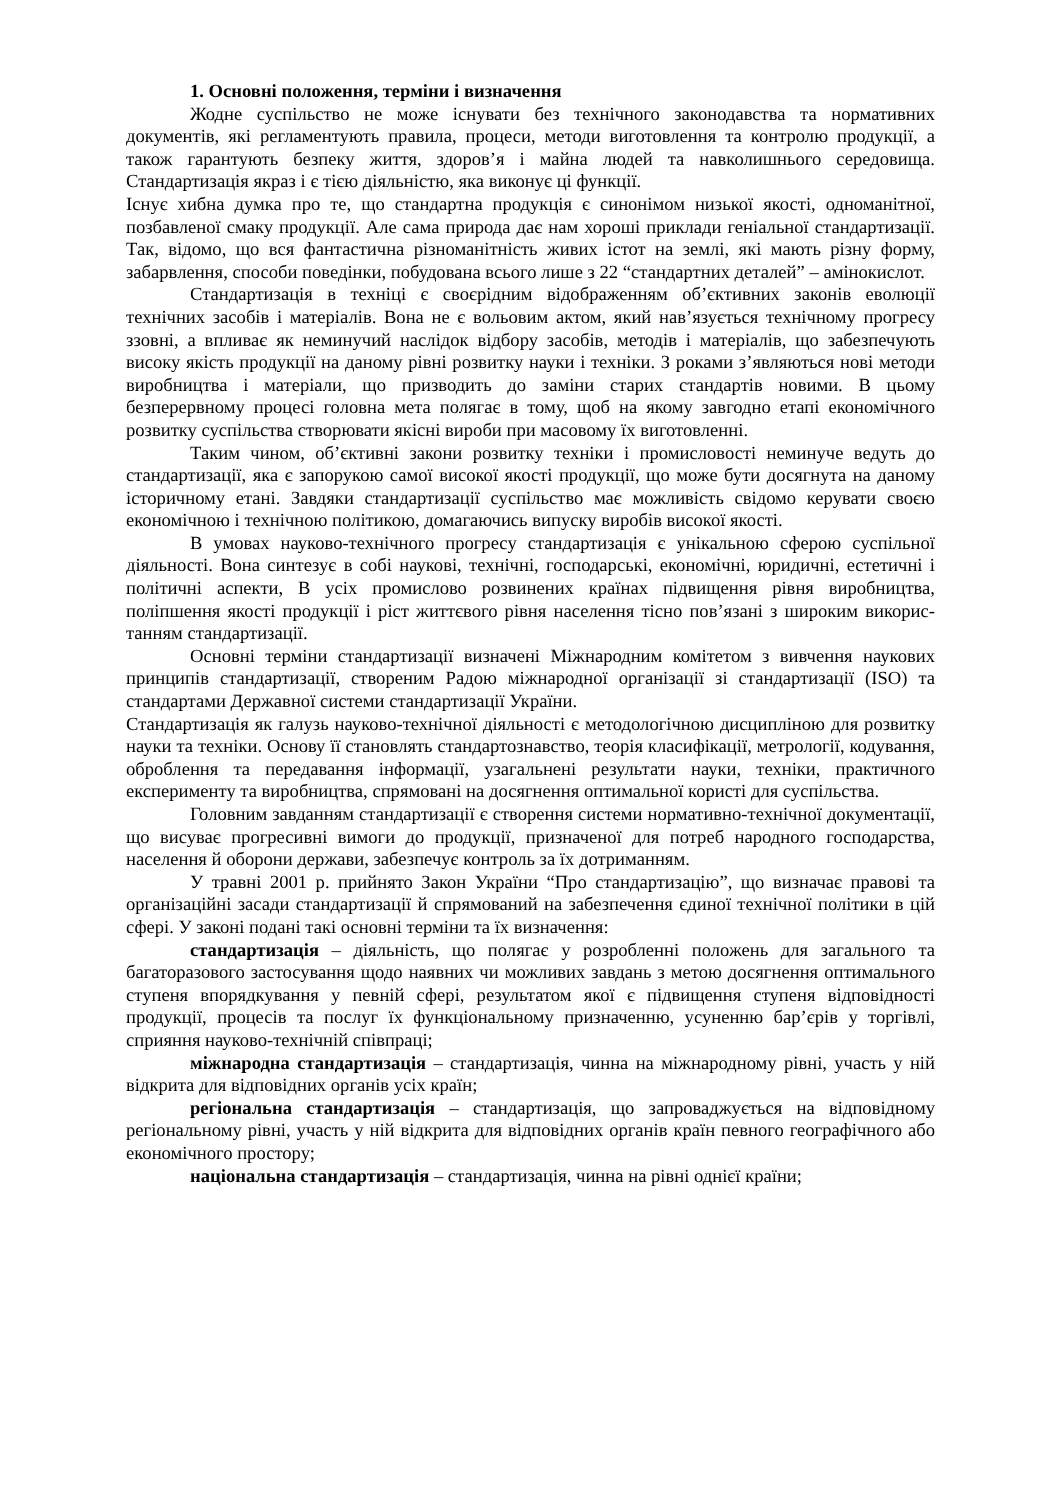1. Основні положення, терміни і визначення
Жодне суспільство не може існувати без технічного законодавства та нормативних документів, які регламентують правила, процеси, методи виготовлення та контролю продукції, а також гарантують безпеку життя, здоров’я і майна людей та навколишнього середовища. Стандартизація якраз і є тією діяльністю, яка виконує ці функції.
Існує хибна думка про те, що стандартна продукція є синонімом низької якості, одноманітної, позбавленої смаку продукції. Але сама природа дає нам хороші приклади геніальної стандартизації. Так, відомо, що вся фантастична різноманітність живих істот на землі, які мають різну форму, забарвлення, способи поведінки, побудована всього лише з 22 “стандартних деталей” – амінокислот.
Стандартизація в техніці є своєрідним відображенням об’єктивних законів еволюції технічних засобів і матеріалів. Вона не є вольовим актом, який нав’язується технічному прогресу ззовні, а впливає як неминучий наслідок відбору засобів, методів і матеріалів, що забезпечують високу якість продукції на даному рівні розвитку науки і техніки. З роками з’являються нові методи виробництва і матеріали, що призводить до заміни старих стандартів новими. В цьому безперервному процесі головна мета полягає в тому, щоб на якому завгодно етапі економічного розвитку суспільства створювати якісні вироби при масовому їх виготовленні.
Таким чином, об’єктивні закони розвитку техніки і промисловості неминуче ведуть до стандартизації, яка є запорукою самої високої якості продукції, що може бути досягнута на даному історичному етані. Завдяки стандартизації суспільство має можливість свідомо керувати своєю економічною і технічною політикою, домагаючись випуску виробів високої якості.
В умовах науково-технічного прогресу стандартизація є унікальною сферою суспільної діяльності. Вона синтезує в собі наукові, технічні, господарські, економічні, юридичні, естетичні і політичні аспекти, В усіх промислово розвинених країнах підвищення рівня виробництва, поліпшення якості продукції і ріст життєвого рівня населення тісно пов’язані з широким викорис-танням стандартизації.
Основні терміни стандартизації визначені Міжнародним комітетом з вивчення наукових принципів стандартизації, створеним Радою міжнародної організації зі стандартизації (ISO) та стандартами Державної системи стандартизації України.
Стандартизація як галузь науково-технічної діяльності є методологічною дисципліною для розвитку науки та техніки. Основу її становлять стандартознавство, теорія класифікації, метрології, кодування, оброблення та передавання інформації, узагальнені результати науки, техніки, практичного експерименту та виробництва, спрямовані на досягнення оптимальної користі для суспільства.
Головним завданням стандартизації є створення системи нормативно-технічної документації, що висуває прогресивні вимоги до продукції, призначеної для потреб народного господарства, населення й оборони держави, забезпечує контроль за їх дотриманням.
У травні 2001 р. прийнято Закон України “Про стандартизацію”, що визначає правові та організаційні засади стандартизації й спрямований на забезпечення єдиної технічної політики в цій сфері. У законі подані такі основні терміни та їх визначення:
стандартизація – діяльність, що полягає у розробленні положень для загального та багаторазового застосування щодо наявних чи можливих завдань з метою досягнення оптимального ступеня впорядкування у певній сфері, результатом якої є підвищення ступеня відповідності продукції, процесів та послуг їх функціональному призначенню, усуненню бар’єрів у торгівлі, сприяння науково-технічній співпраці;
міжнародна стандартизація – стандартизація, чинна на міжнародному рівні, участь у ній відкрита для відповідних органів усіх країн;
регіональна стандартизація – стандартизація, що запроваджується на відповідному регіональному рівні, участь у ній відкрита для відповідних органів країн певного географічного або економічного простору;
національна стандартизація – стандартизація, чинна на рівні однієї країни;